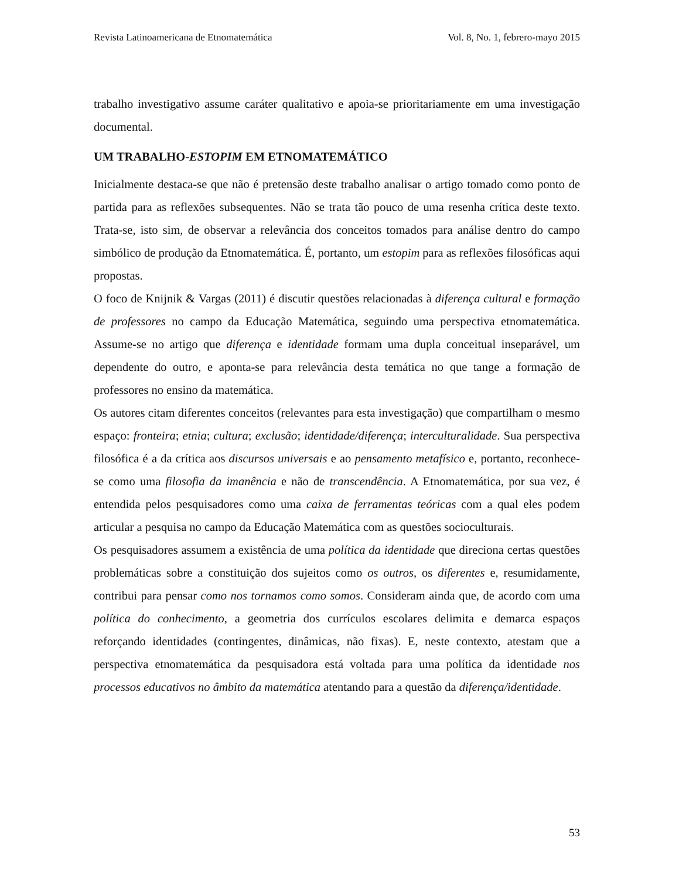Revista Latinoamericana de Etnomatemática Vol. 8, No. 1, febrero-mayo 2015
trabalho investigativo assume caráter qualitativo e apoia-se prioritariamente em uma investigação documental.
UM TRABALHO-ESTOPIM EM ETNOMATEMÁTICO
Inicialmente destaca-se que não é pretensão deste trabalho analisar o artigo tomado como ponto de partida para as reflexões subsequentes. Não se trata tão pouco de uma resenha crítica deste texto. Trata-se, isto sim, de observar a relevância dos conceitos tomados para análise dentro do campo simbólico de produção da Etnomatemática. É, portanto, um estopim para as reflexões filosóficas aqui propostas.
O foco de Knijnik & Vargas (2011) é discutir questões relacionadas à diferença cultural e formação de professores no campo da Educação Matemática, seguindo uma perspectiva etnomatemática. Assume-se no artigo que diferença e identidade formam uma dupla conceitual inseparável, um dependente do outro, e aponta-se para relevância desta temática no que tange a formação de professores no ensino da matemática.
Os autores citam diferentes conceitos (relevantes para esta investigação) que compartilham o mesmo espaço: fronteira; etnia; cultura; exclusão; identidade/diferença; interculturalidade. Sua perspectiva filosófica é a da crítica aos discursos universais e ao pensamento metafísico e, portanto, reconhece-se como uma filosofia da imanência e não de transcendência. A Etnomatemática, por sua vez, é entendida pelos pesquisadores como uma caixa de ferramentas teóricas com a qual eles podem articular a pesquisa no campo da Educação Matemática com as questões socioculturais.
Os pesquisadores assumem a existência de uma política da identidade que direciona certas questões problemáticas sobre a constituição dos sujeitos como os outros, os diferentes e, resumidamente, contribui para pensar como nos tornamos como somos. Consideram ainda que, de acordo com uma política do conhecimento, a geometria dos currículos escolares delimita e demarca espaços reforçando identidades (contingentes, dinâmicas, não fixas). E, neste contexto, atestam que a perspectiva etnomatemática da pesquisadora está voltada para uma política da identidade nos processos educativos no âmbito da matemática atentando para a questão da diferença/identidade.
53